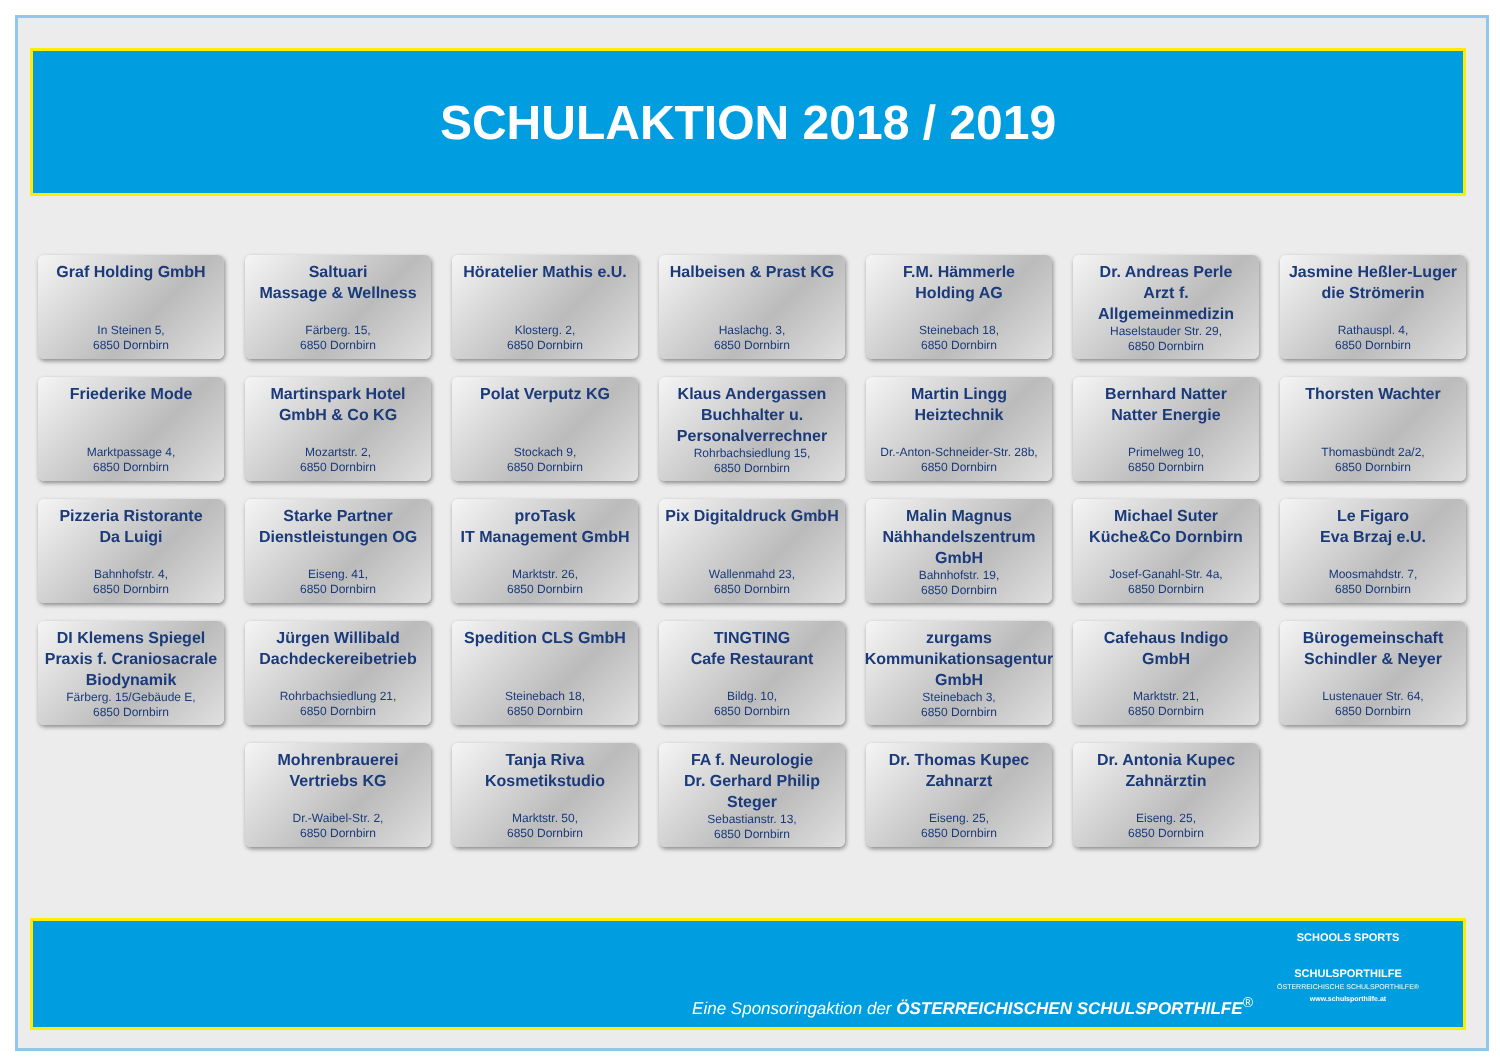SCHULAKTION 2018 / 2019
Graf Holding GmbH
In Steinen 5,
6850 Dornbirn
Saltuari
Massage & Wellness
Färberg. 15,
6850 Dornbirn
Höratelier Mathis e.U.
Klosterg. 2,
6850 Dornbirn
Halbeisen & Prast KG
Haslachg. 3,
6850 Dornbirn
F.M. Hämmerle
Holding AG
Steinebach 18,
6850 Dornbirn
Dr. Andreas Perle
Arzt f. Allgemeinmedizin
Haselstauder Str. 29,
6850 Dornbirn
Jasmine Heßler-Luger
die Strömerin
Rathauspl. 4,
6850 Dornbirn
Friederike Mode
Marktpassage 4,
6850 Dornbirn
Martinspark Hotel
GmbH & Co KG
Mozartstr. 2,
6850 Dornbirn
Polat Verputz KG
Stockach 9,
6850 Dornbirn
Klaus Andergassen
Buchhalter u.
Personalverrechner
Rohrbachsiedlung 15,
6850 Dornbirn
Martin Lingg
Heiztechnik
Dr.-Anton-Schneider-Str. 28b,
6850 Dornbirn
Bernhard Natter
Natter Energie
Primelweg 10,
6850 Dornbirn
Thorsten Wachter
Thomasbündt 2a/2,
6850 Dornbirn
Pizzeria Ristorante
Da Luigi
Bahnhofstr. 4,
6850 Dornbirn
Starke Partner
Dienstleistungen OG
Eiseng. 41,
6850 Dornbirn
proTask
IT Management GmbH
Marktstr. 26,
6850 Dornbirn
Pix Digitaldruck GmbH
Wallenmahd 23,
6850 Dornbirn
Malin Magnus
Nähhandelszentrum
GmbH
Bahnhofstr. 19,
6850 Dornbirn
Michael Suter
Küche&Co Dornbirn
Josef-Ganahl-Str. 4a,
6850 Dornbirn
Le Figaro
Eva Brzaj e.U.
Moosmahdstr. 7,
6850 Dornbirn
DI Klemens Spiegel
Praxis f. Craniosacrale
Biodynamik
Färberg. 15/Gebäude E,
6850 Dornbirn
Jürgen Willibald
Dachdeckereibetrieb
Rohrbachsiedlung 21,
6850 Dornbirn
Spedition CLS GmbH
Steinebach 18,
6850 Dornbirn
TINGTING
Cafe Restaurant
Bildg. 10,
6850 Dornbirn
zurgams
Kommunikationsagentur
GmbH
Steinebach 3,
6850 Dornbirn
Cafehaus Indigo
GmbH
Marktstr. 21,
6850 Dornbirn
Bürogemeinschaft
Schindler & Neyer
Lustenauer Str. 64,
6850 Dornbirn
Mohrenbrauerei
Vertriebs KG
Dr.-Waibel-Str. 2,
6850 Dornbirn
Tanja Riva
Kosmetikstudio
Marktstr. 50,
6850 Dornbirn
FA f. Neurologie
Dr. Gerhard Philip Steger
Sebastianstr. 13,
6850 Dornbirn
Dr. Thomas Kupec
Zahnarzt
Eiseng. 25,
6850 Dornbirn
Dr. Antonia Kupec
Zahnärztin
Eiseng. 25,
6850 Dornbirn
Eine Sponsoringaktion der ÖSTERREICHISCHEN SCHULSPORTHILFE<sup>®</sup>
SCHOOLS SPORTS
SCHULSPORTHILFE
ÖSTERREICHISCHE SCHULSPORTHILFE®
www.schulsporthilfe.at